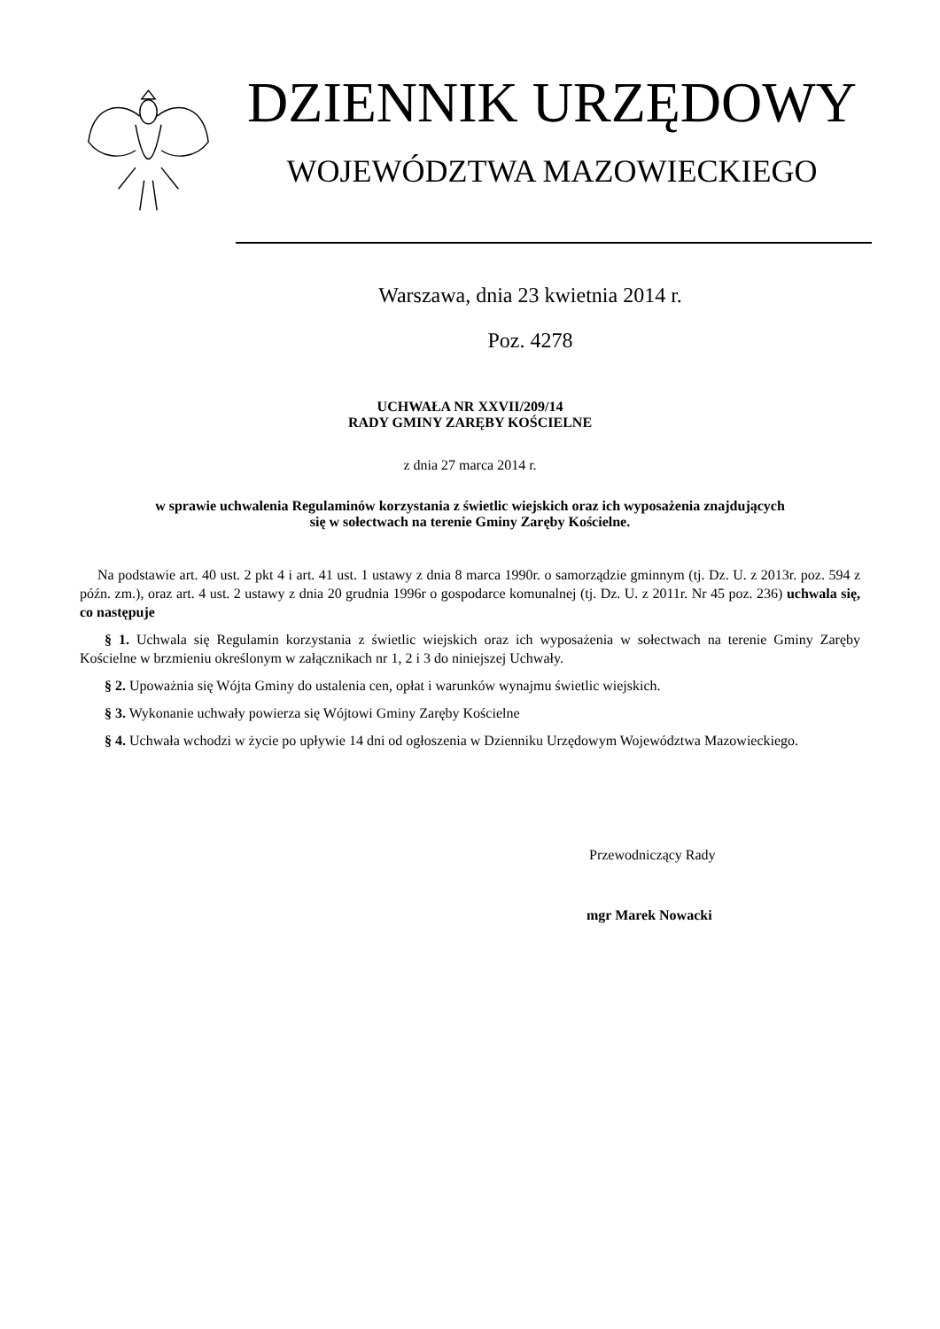DZIENNIK URZĘDOWY
WOJEWÓDZTWA MAZOWIECKIEGO
Warszawa, dnia 23 kwietnia 2014 r.
Poz. 4278
UCHWAŁA NR XXVII/209/14
RADY GMINY ZARĘBY KOŚCIELNE
z dnia 27 marca 2014 r.
w sprawie uchwalenia Regulaminów korzystania z świetlic wiejskich oraz ich wyposażenia znajdujących
się w sołectwach na terenie Gminy Zaręby Kościelne.
Na podstawie art. 40 ust. 2 pkt 4 i art. 41 ust. 1 ustawy z dnia 8 marca 1990r. o samorządzie gminnym (tj. Dz. U. z 2013r. poz. 594 z późn. zm.), oraz art. 4 ust. 2 ustawy z dnia 20 grudnia 1996r o gospodarce komunalnej (tj. Dz. U. z 2011r. Nr 45 poz. 236) uchwala się, co następuje
§ 1. Uchwala się Regulamin korzystania z świetlic wiejskich oraz ich wyposażenia w sołectwach na terenie Gminy Zaręby Kościelne w brzmieniu określonym w załącznikach nr 1, 2 i 3 do niniejszej Uchwały.
§ 2. Upoważnia się Wójta Gminy do ustalenia cen, opłat i warunków wynajmu świetlic wiejskich.
§ 3. Wykonanie uchwały powierza się Wójtowi Gminy Zaręby Kościelne
§ 4. Uchwała wchodzi w życie po upływie 14 dni od ogłoszenia w Dzienniku Urzędowym Województwa Mazowieckiego.
Przewodniczący Rady
mgr Marek Nowacki